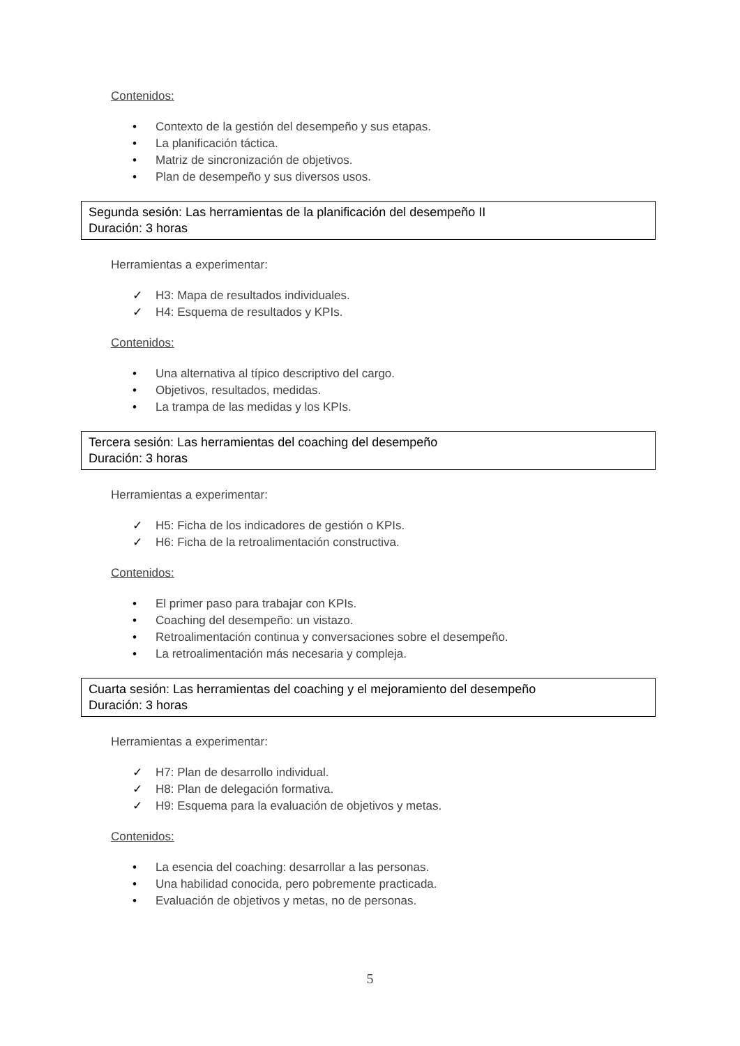Contenidos:
• Contexto de la gestión del desempeño y sus etapas.
• La planificación táctica.
• Matriz de sincronización de objetivos.
• Plan de desempeño y sus diversos usos.
Segunda sesión: Las herramientas de la planificación del desempeño II
Duración: 3 horas
Herramientas a experimentar:
✓ H3: Mapa de resultados individuales.
✓ H4: Esquema de resultados y KPIs.
Contenidos:
• Una alternativa al típico descriptivo del cargo.
• Objetivos, resultados, medidas.
• La trampa de las medidas y los KPIs.
Tercera sesión: Las herramientas del coaching del desempeño
Duración: 3 horas
Herramientas a experimentar:
✓ H5: Ficha de los indicadores de gestión o KPIs.
✓ H6: Ficha de la retroalimentación constructiva.
Contenidos:
• El primer paso para trabajar con KPIs.
• Coaching del desempeño: un vistazo.
• Retroalimentación continua y conversaciones sobre el desempeño.
• La retroalimentación más necesaria y compleja.
Cuarta sesión: Las herramientas del coaching y el mejoramiento del desempeño
Duración: 3 horas
Herramientas a experimentar:
✓ H7: Plan de desarrollo individual.
✓ H8: Plan de delegación formativa.
✓ H9: Esquema para la evaluación de objetivos y metas.
Contenidos:
• La esencia del coaching: desarrollar a las personas.
• Una habilidad conocida, pero pobremente practicada.
• Evaluación de objetivos y metas, no de personas.
5